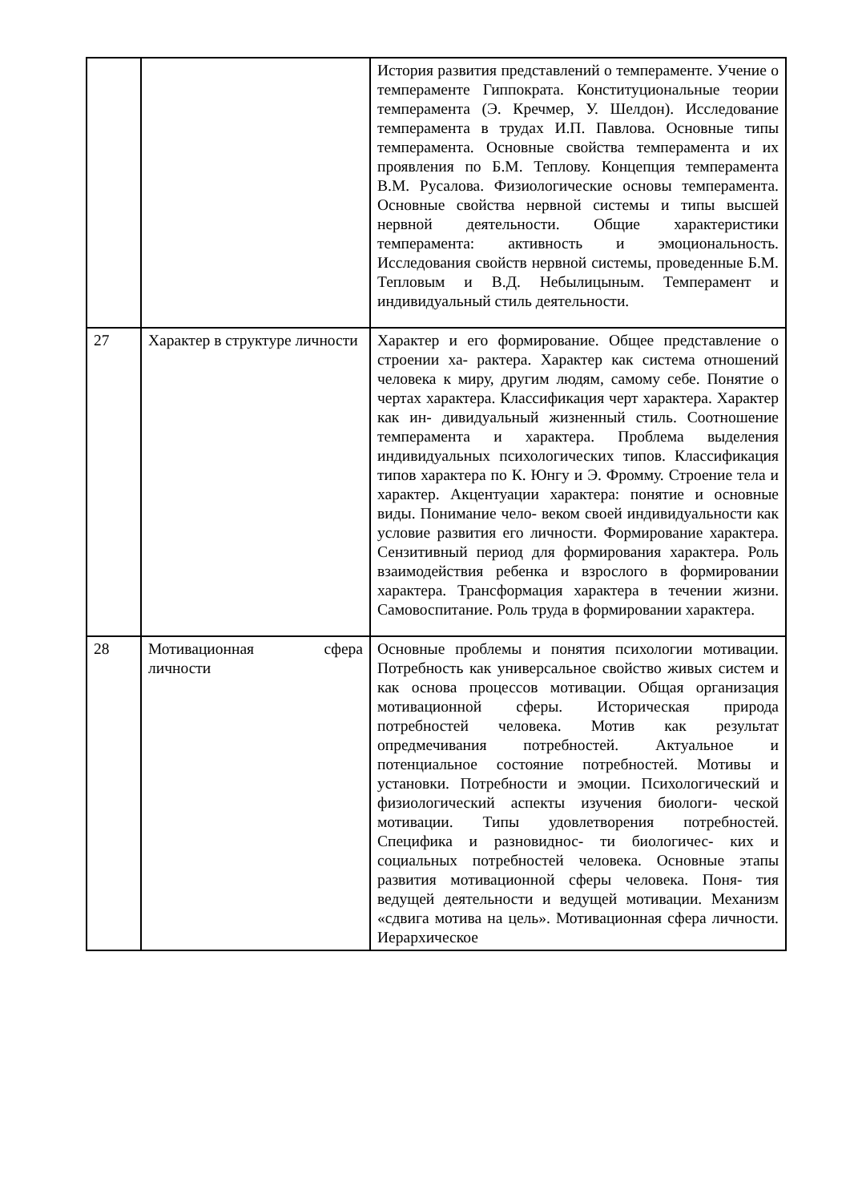| | | История развития представлений о темпераменте. Учение о темпераменте Гиппократа. Конституциональные теории темперамента (Э. Кречмер, У. Шелдон). Исследование темперамента в трудах И.П. Павлова. Основные типы темперамента. Основные свойства темперамента и их проявления по Б.М. Теплову. Концепция темперамента В.М. Русалова. Физиологические основы темперамента. Основные свойства нервной системы и типы высшей нервной деятельности. Общие характеристики темперамента: активность и эмоциональность. Исследования свойств нервной системы, проведенные Б.М. Тепловым и В.Д. Небылицыным. Темперамент и индивидуальный стиль деятельности. |
| 27 | Характер в структуре личности | Характер и его формирование. Общее представление о строении ха- рактера. Характер как система отношений человека к миру, другим людям, самому себе. Понятие о чертах характера. Классификация черт характера. Характер как ин- дивидуальный жизненный стиль. Соотношение темперамента и характера. Проблема выделения индивидуальных психологических типов. Классификация типов характера по К. Юнгу и Э. Фромму. Строение тела и характер. Акцентуации характера: понятие и основные виды. Понимание чело- веком своей индивидуальности как условие развития его личности. Формирование характера. Сензитивный период для формирования характера. Роль взаимодействия ребенка и взрослого в формировании характера. Трансформация характера в течении жизни. Самовоспитание. Роль труда в формировании характера. |
| 28 | Мотивационная сфера личности | Основные проблемы и понятия психологии мотивации. Потребность как универсальное свойство живых систем и как основа процессов мотивации. Общая организация мотивационной сферы. Историческая природа потребностей человека. Мотив как результат опредмечивания потребностей. Актуальное и потенциальное состояние потребностей. Мотивы и установки. Потребности и эмоции. Психологический и физиологический аспекты изучения биологи- ческой мотивации. Типы удовлетворения потребностей. Специфика и разновиднос- ти биологичес- ких и социальных потребностей человека. Основные этапы развития мотивационной сферы человека. Поня- тия ведущей деятельности и ведущей мотивации. Механизм «сдвига мотива на цель». Мотивационная сфера личности. Иерархическое |